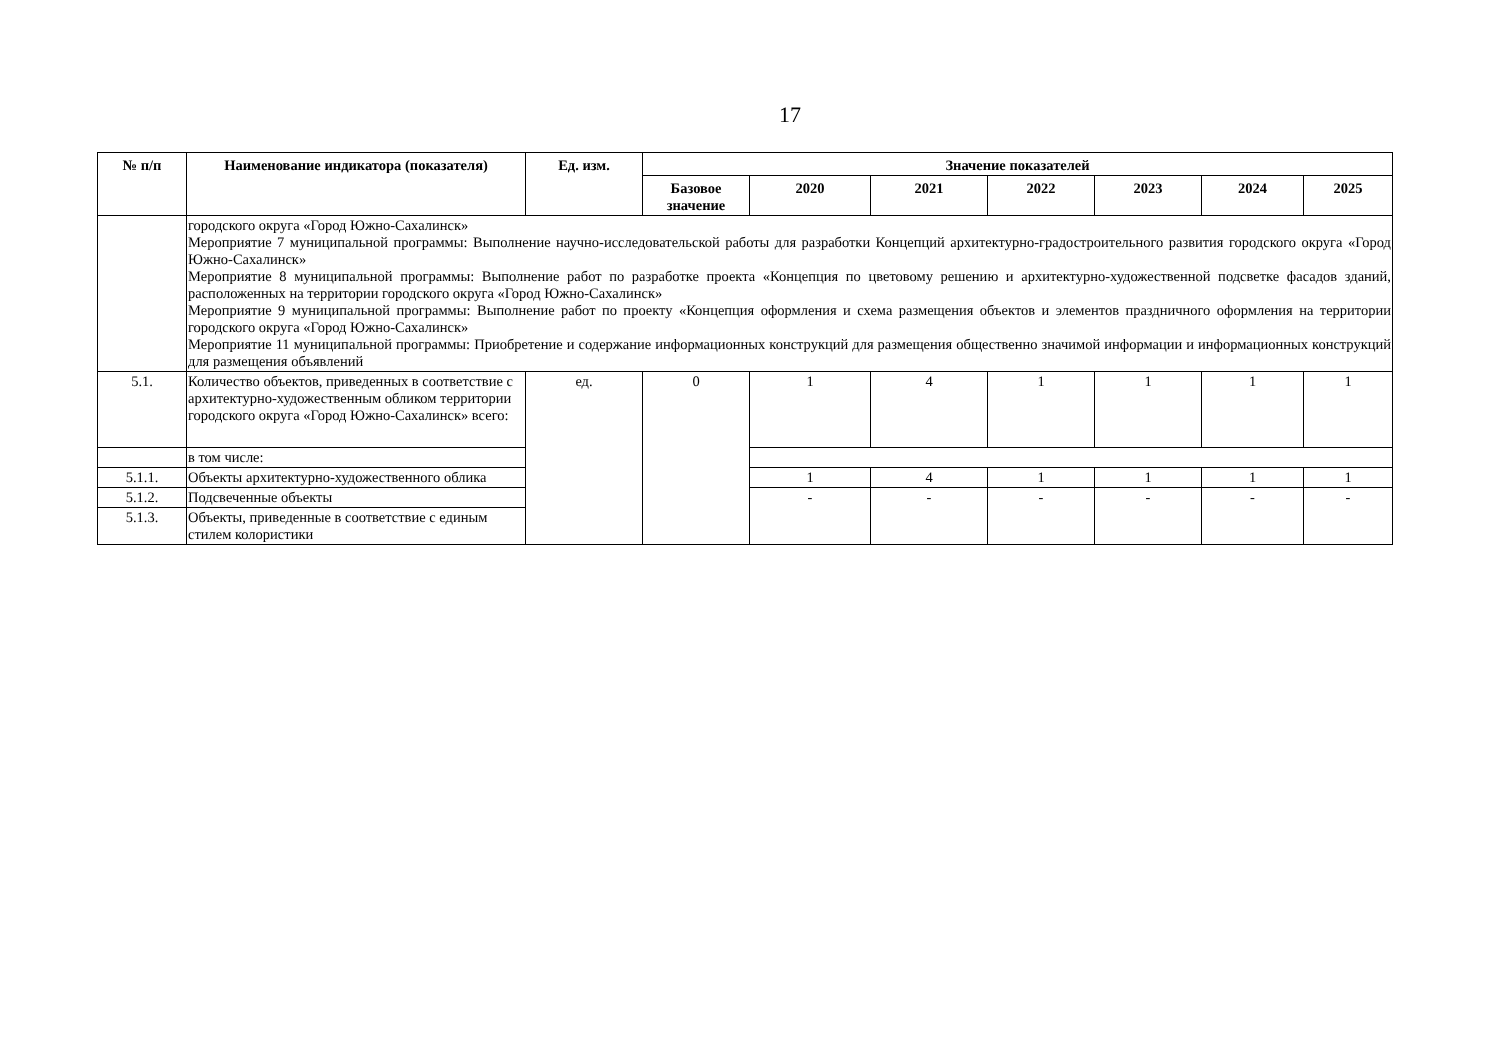17
| № п/п | Наименование индикатора (показателя) | Ед. изм. | Значение показателей | | | | | | |
| --- | --- | --- | --- | --- | --- | --- | --- | --- | --- |
| | | | Базовое значение | 2020 | 2021 | 2022 | 2023 | 2024 | 2025 |
| | городского округа «Город Южно-Сахалинск» Мероприятие 7 муниципальной программы: Выполнение научно-исследовательской работы для разработки Концепций архитектурно-градостроительного развития городского округа «Город Южно-Сахалинск» Мероприятие 8 муниципальной программы: Выполнение работ по разработке проекта «Концепция по цветовому решению и архитектурно-художественной подсветке фасадов зданий, расположенных на территории городского округа «Город Южно-Сахалинск» Мероприятие 9 муниципальной программы: Выполнение работ по проекту «Концепция оформления и схема размещения объектов и элементов праздничного оформления на территории городского округа «Город Южно-Сахалинск» Мероприятие 11 муниципальной программы: Приобретение и содержание информационных конструкций для размещения общественно значимой информации и информационных конструкций для размещения объявлений | | | | | | | | |
| 5.1. | Количество объектов, приведенных в соответствие с архитектурно-художественным обликом территории городского округа «Город Южно-Сахалинск» всего: | ед. | 0 | 1 | 4 | 1 | 1 | 1 | 1 |
| | в том числе: | | | | | | | | |
| 5.1.1. | Объекты архитектурно-художественного облика | | | 1 | 4 | 1 | 1 | 1 | 1 |
| 5.1.2. | Подсвеченные объекты | | | - | - | - | - | - | - |
| 5.1.3. | Объекты, приведенные в соответствие с единым стилем колористики | | | | | | | | |